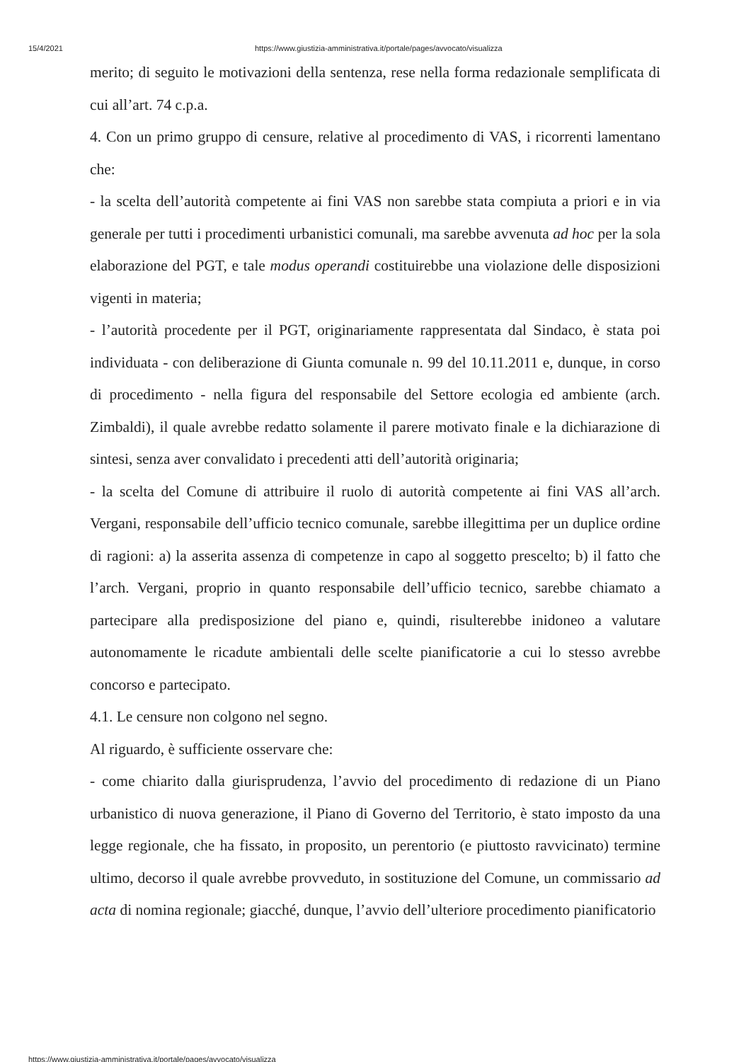15/4/2021 https://www.giustizia-amministrativa.it/portale/pages/avvocato/visualizza
merito; di seguito le motivazioni della sentenza, rese nella forma redazionale semplificata di cui all’art. 74 c.p.a.
4. Con un primo gruppo di censure, relative al procedimento di VAS, i ricorrenti lamentano che:
- la scelta dell’autorità competente ai fini VAS non sarebbe stata compiuta a priori e in via generale per tutti i procedimenti urbanistici comunali, ma sarebbe avvenuta ad hoc per la sola elaborazione del PGT, e tale modus operandi costituirebbe una violazione delle disposizioni vigenti in materia;
- l’autorità procedente per il PGT, originariamente rappresentata dal Sindaco, è stata poi individuata - con deliberazione di Giunta comunale n. 99 del 10.11.2011 e, dunque, in corso di procedimento - nella figura del responsabile del Settore ecologia ed ambiente (arch. Zimbaldi), il quale avrebbe redatto solamente il parere motivato finale e la dichiarazione di sintesi, senza aver convalidato i precedenti atti dell’autorità originaria;
- la scelta del Comune di attribuire il ruolo di autorità competente ai fini VAS all’arch. Vergani, responsabile dell’ufficio tecnico comunale, sarebbe illegittima per un duplice ordine di ragioni: a) la asserita assenza di competenze in capo al soggetto prescelto; b) il fatto che l’arch. Vergani, proprio in quanto responsabile dell’ufficio tecnico, sarebbe chiamato a partecipare alla predisposizione del piano e, quindi, risulterebbe inidoneo a valutare autonomamente le ricadute ambientali delle scelte pianificatorie a cui lo stesso avrebbe concorso e partecipato.
4.1. Le censure non colgono nel segno.
Al riguardo, è sufficiente osservare che:
- come chiarito dalla giurisprudenza, l’avvio del procedimento di redazione di un Piano urbanistico di nuova generazione, il Piano di Governo del Territorio, è stato imposto da una legge regionale, che ha fissato, in proposito, un perentorio (e piuttosto ravvicinato) termine ultimo, decorso il quale avrebbe provveduto, in sostituzione del Comune, un commissario ad acta di nomina regionale; giacché, dunque, l’avvio dell’ulteriore procedimento pianificatorio
https://www.giustizia-amministrativa.it/portale/pages/avvocato/visualizza